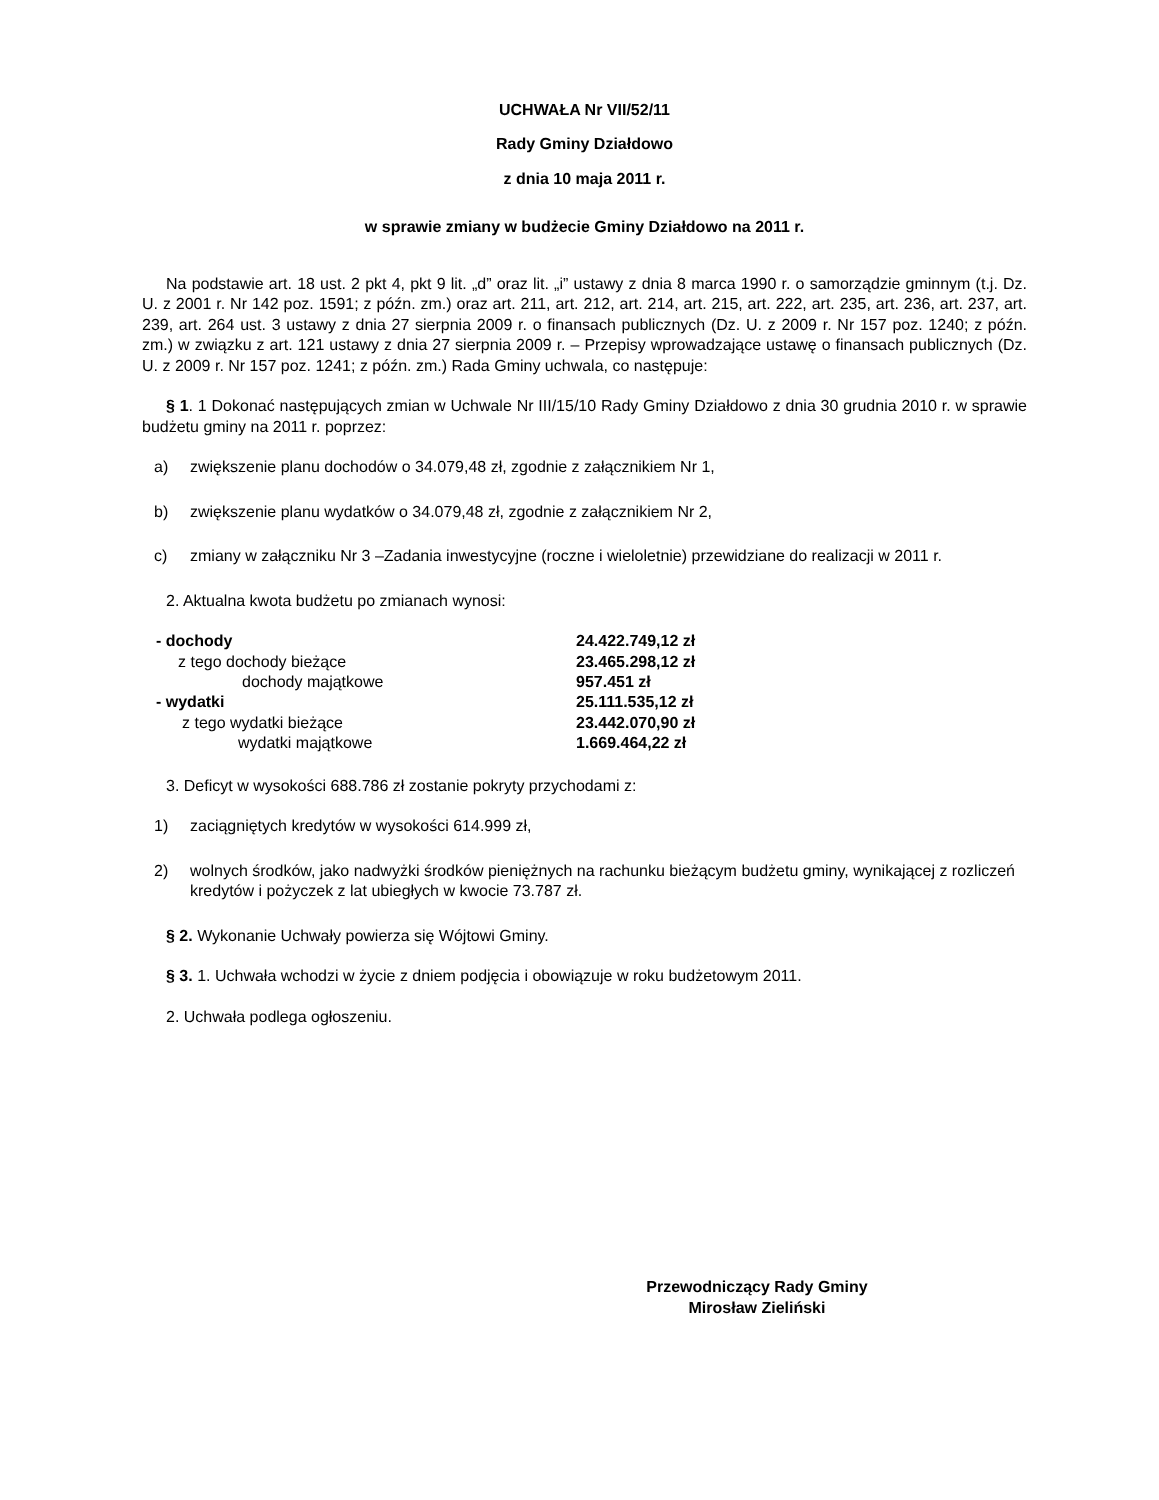UCHWAŁA Nr VII/52/11
Rady Gminy Działdowo
z dnia 10 maja 2011 r.
w sprawie zmiany w budżecie Gminy Działdowo na 2011 r.
Na podstawie art. 18 ust. 2 pkt 4, pkt 9 lit. „d” oraz lit. „i” ustawy z dnia 8 marca 1990 r. o samorządzie gminnym (t.j. Dz. U. z 2001 r. Nr 142 poz. 1591; z późn. zm.) oraz art. 211, art. 212, art. 214, art. 215, art. 222, art. 235, art. 236, art. 237, art. 239, art. 264 ust. 3 ustawy z dnia 27 sierpnia 2009 r. o finansach publicznych (Dz. U. z 2009 r. Nr 157 poz. 1240; z późn. zm.) w związku z art. 121 ustawy z dnia 27 sierpnia 2009 r. – Przepisy wprowadzające ustawę o finansach publicznych (Dz. U. z 2009 r. Nr 157 poz. 1241; z późn. zm.) Rada Gminy uchwala, co następuje:
§ 1. 1 Dokonać następujących zmian w Uchwale Nr III/15/10 Rady Gminy Działdowo z dnia 30 grudnia 2010 r. w sprawie budżetu gminy na 2011 r. poprzez:
a) zwiększenie planu dochodów o 34.079,48 zł, zgodnie z załącznikiem Nr 1,
b) zwiększenie planu wydatków o 34.079,48 zł, zgodnie z załącznikiem Nr 2,
c) zmiany w załączniku Nr 3 –Zadania inwestycyjne (roczne i wieloletnie) przewidziane do realizacji w 2011 r.
2. Aktualna kwota budżetu po zmianach wynosi:
| - dochody | 24.422.749,12 zł |
| z tego dochody bieżące | 23.465.298,12 zł |
| dochody majątkowe | 957.451 zł |
| - wydatki | 25.111.535,12 zł |
| z tego wydatki bieżące | 23.442.070,90 zł |
| wydatki majątkowe | 1.669.464,22 zł |
3. Deficyt w wysokości 688.786 zł zostanie pokryty przychodami z:
1) zaciągniętych kredytów w wysokości 614.999 zł,
2) wolnych środków, jako nadwyżki środków pieniężnych na rachunku bieżącym budżetu gminy, wynikającej z rozliczeń kredytów i pożyczek z lat ubiegłych w kwocie 73.787 zł.
§ 2. Wykonanie Uchwały powierza się Wójtowi Gminy.
§ 3. 1. Uchwała wchodzi w życie z dniem podjęcia i obowiązuje w roku budżetowym 2011.
2. Uchwała podlega ogłoszeniu.
Przewodniczący Rady Gminy
Mirosław Zieliński